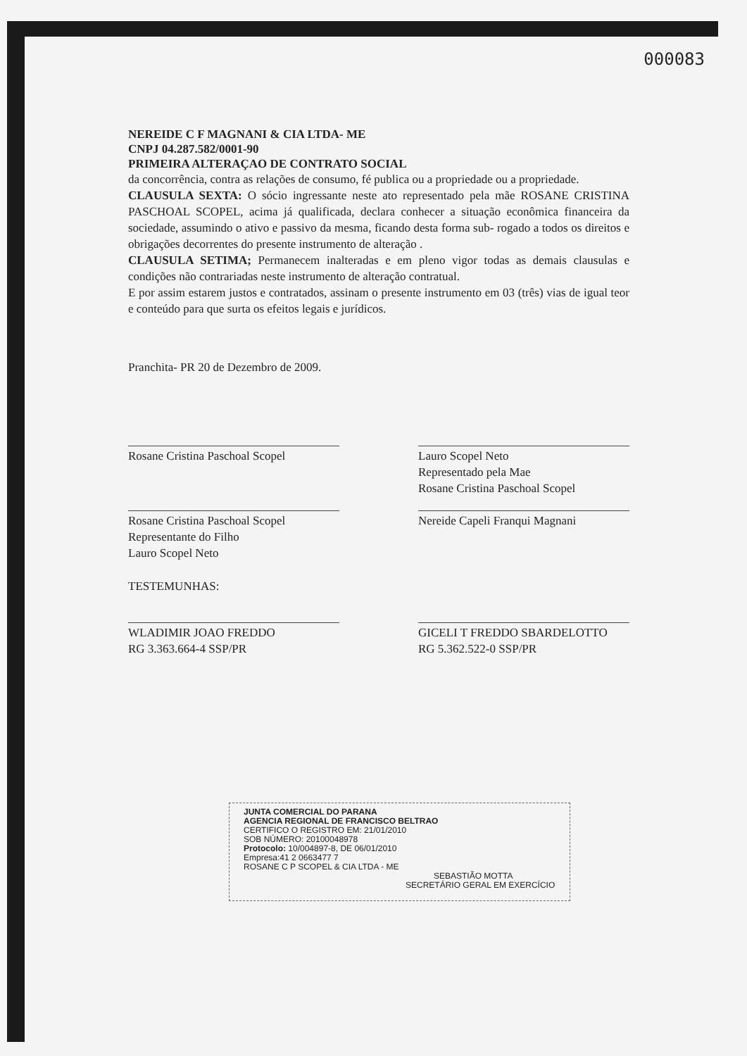000083
NEREIDE C F MAGNANI & CIA LTDA- ME
CNPJ 04.287.582/0001-90
PRIMEIRA ALTERAÇAO DE CONTRATO SOCIAL
da concorrência, contra as relações de consumo, fé publica ou a propriedade ou a propriedade.
CLAUSULA SEXTA: O sócio ingressante neste ato representado pela mãe ROSANE CRISTINA PASCHOAL SCOPEL, acima já qualificada, declara conhecer a situação econômica financeira da sociedade, assumindo o ativo e passivo da mesma, ficando desta forma sub- rogado a todos os direitos e obrigações decorrentes do presente instrumento de alteração .
CLAUSULA SETIMA; Permanecem inalteradas e em pleno vigor todas as demais clausulas e condições não contrariadas neste instrumento de alteração contratual.
E por assim estarem justos e contratados, assinam o presente instrumento em 03 (três) vias de igual teor e conteúdo para que surta os efeitos legais e jurídicos.
Pranchita- PR 20 de Dezembro de 2009.
Rosane Cristina Paschoal Scopel
Lauro Scopel Neto
Representado pela Mae
Rosane Cristina Paschoal Scopel
Rosane Cristina Paschoal Scopel
Representante do Filho
Lauro Scopel Neto
Nereide Capeli Franqui Magnani
TESTEMUNHAS:
WLADIMIR JOAO FREDDO
RG 3.363.664-4 SSP/PR
GICELI T FREDDO SBARDELOTTO
RG 5.362.522-0 SSP/PR
JUNTA COMERCIAL DO PARANA
AGENCIA REGIONAL DE FRANCISCO BELTRAO
CERTIFICO O REGISTRO EM: 21/01/2010
SOB NÚMERO: 20100048978
Protocolo: 10/004897-8, DE 06/01/2010
Empresa:41 2 0663477 7
ROSANE C P SCOPEL & CIA LTDA - ME
SEBASTIÃO MOTTA
SECRETÁRIO GERAL EM EXERCÍCIO